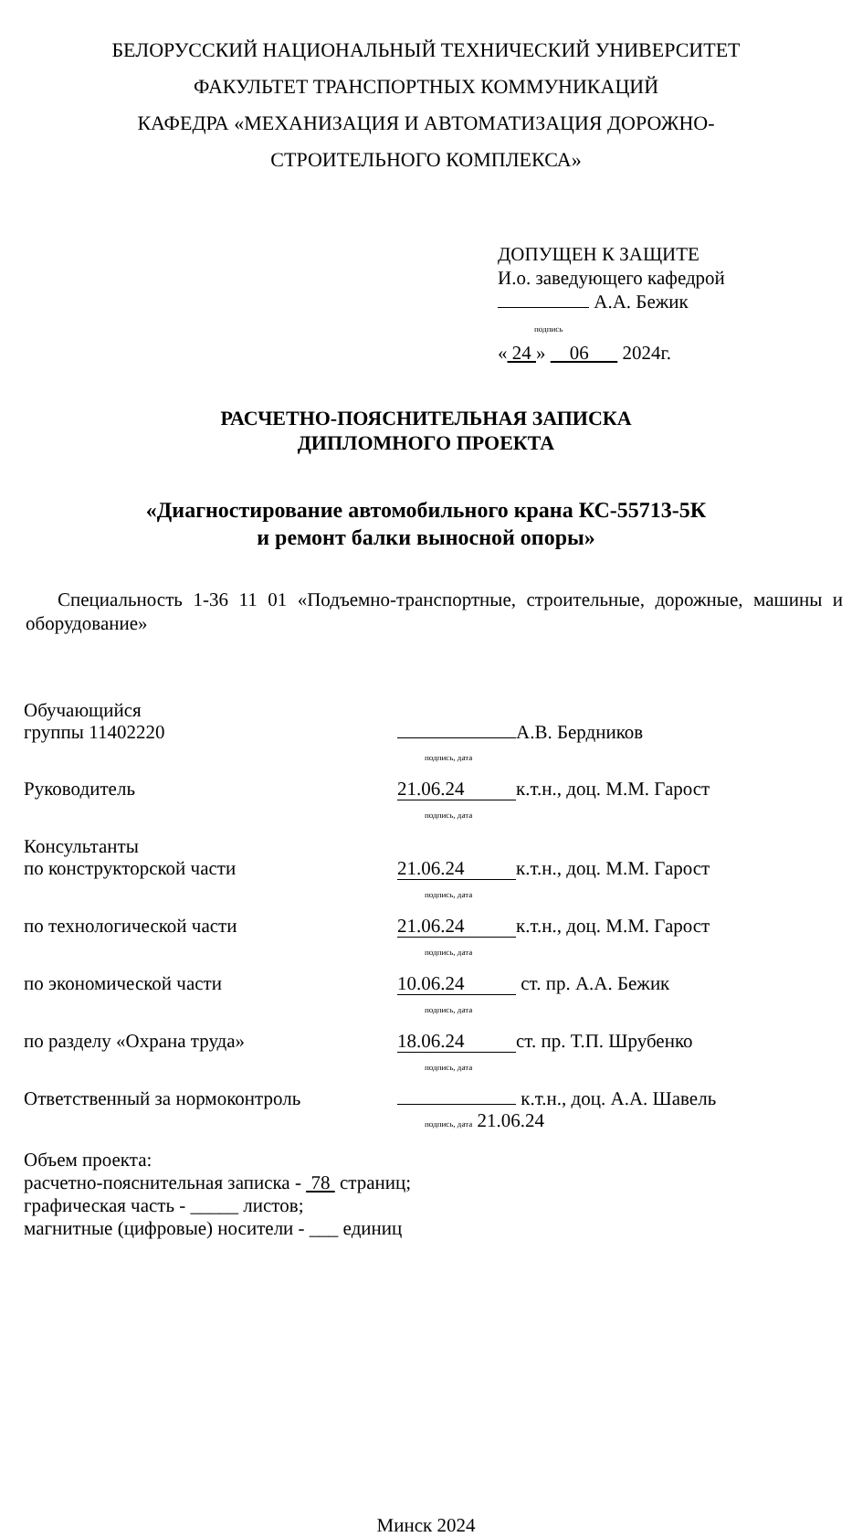БЕЛОРУССКИЙ НАЦИОНАЛЬНЫЙ ТЕХНИЧЕСКИЙ УНИВЕРСИТЕТ
ФАКУЛЬТЕТ ТРАНСПОРТНЫХ КОММУНИКАЦИЙ
КАФЕДРА «МЕХАНИЗАЦИЯ И АВТОМАТИЗАЦИЯ ДОРОЖНО-
СТРОИТЕЛЬНОГО КОМПЛЕКСА»
ДОПУЩЕН К ЗАЩИТЕ
И.о. заведующего кафедрой
А.А. Бежик
подпись
« 24 » 06 2024г.
РАСЧЕТНО-ПОЯСНИТЕЛЬНАЯ ЗАПИСКА
ДИПЛОМНОГО ПРОЕКТА
«Диагностирование автомобильного крана КС-55713-5К
и ремонт балки выносной опоры»
Специальность 1-36 11 01 «Подъемно-транспортные, строительные, дорожные, машины и оборудование»
| Обучающийся группы 11402220 | А.В. Бердников подпись, дата |
| Руководитель | 21.06.24 к.т.н., доц. М.М. Гарост подпись, дата |
| Консультанты по конструкторской части | 21.06.24 к.т.н., доц. М.М. Гарост подпись, дата |
| по технологической части | 21.06.24 к.т.н., доц. М.М. Гарост подпись, дата |
| по экономической части | 10.06.24 ст. пр. А.А. Бежик подпись, дата |
| по разделу «Охрана труда» | 18.06.24 ст. пр. Т.П. Шрубенко подпись, дата |
| Ответственный за нормоконтроль | к.т.н., доц. А.А. Шавель подпись, дата 21.06.24 |
Объем проекта:
расчетно-пояснительная записка - 78 страниц;
графическая часть - _____ листов;
магнитные (цифровые) носители - ___ единиц
Минск 2024